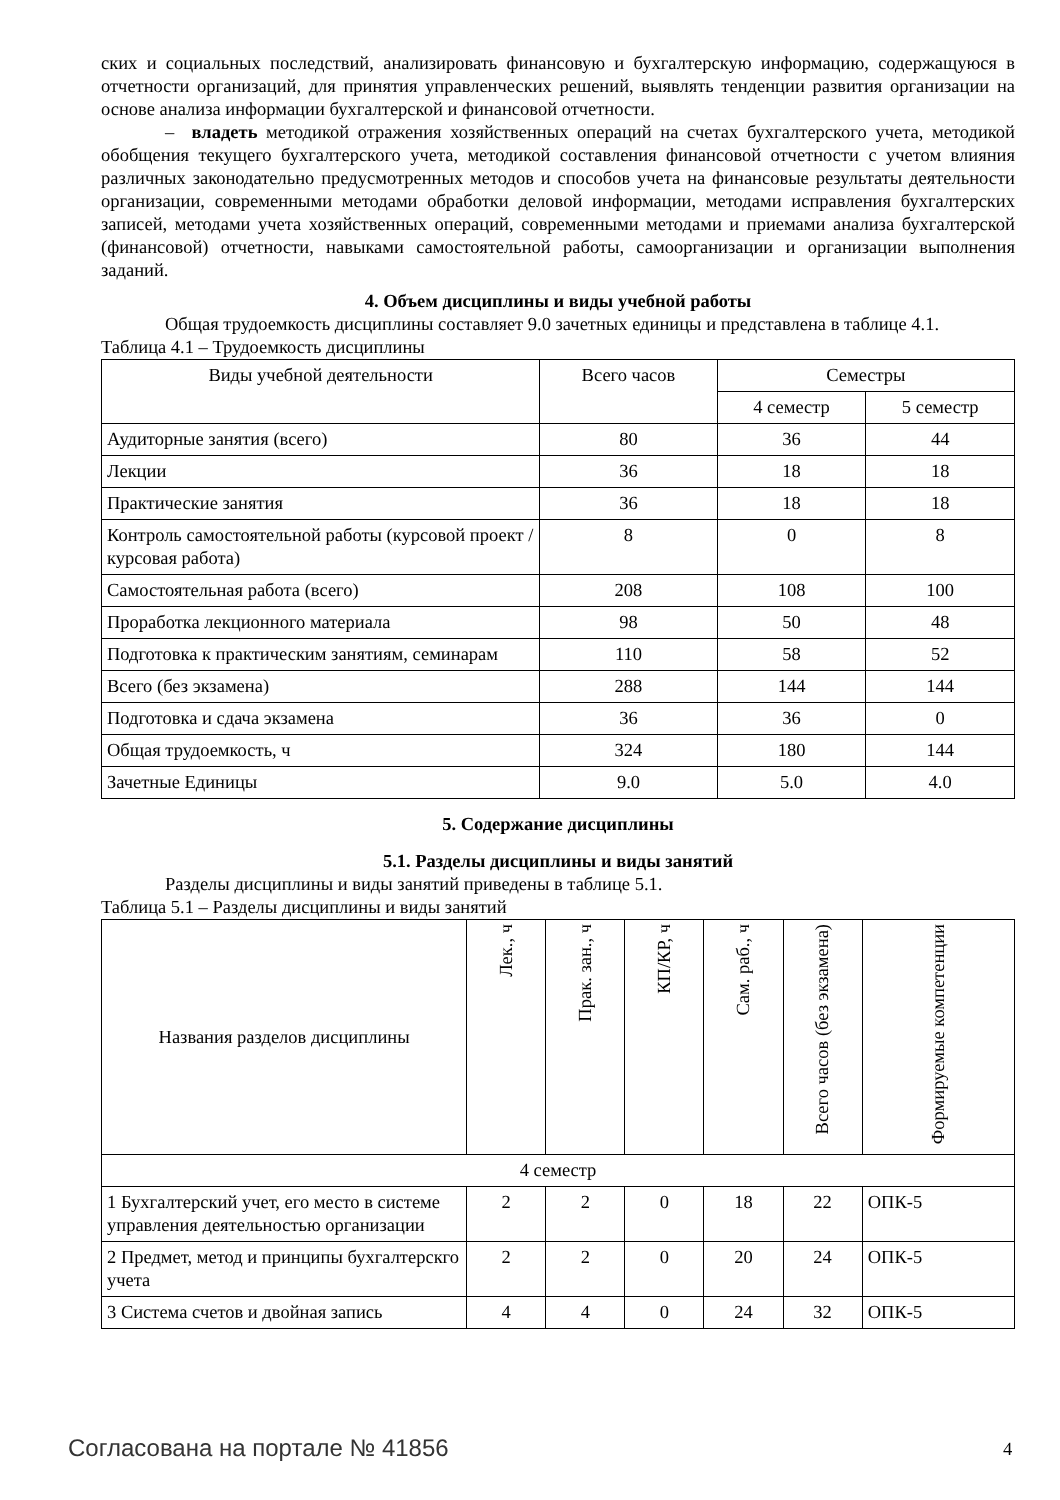ских и социальных последствий, анализировать финансовую и бухгалтерскую информацию, содержащуюся в отчетности организаций, для принятия управленческих решений, выявлять тенденции развития организации на основе анализа информации бухгалтерской и финансовой отчетности.
– владеть методикой отражения хозяйственных операций на счетах бухгалтерского учета, методикой обобщения текущего бухгалтерского учета, методикой составления финансовой отчетности с учетом влияния различных законодательно предусмотренных методов и способов учета на финансовые результаты деятельности организации, современными методами обработки деловой информации, методами исправления бухгалтерских записей, методами учета хозяйственных операций, современными методами и приемами анализа бухгалтерской (финансовой) отчетности, навыками самостоятельной работы, самоорганизации и организации выполнения заданий.
4. Объем дисциплины и виды учебной работы
Общая трудоемкость дисциплины составляет 9.0 зачетных единицы и представлена в таблице 4.1.
Таблица 4.1 – Трудоемкость дисциплины
| Виды учебной деятельности | Всего часов | Семестры | |
| --- | --- | --- | --- |
| | | 4 семестр | 5 семестр |
| Аудиторные занятия (всего) | 80 | 36 | 44 |
| Лекции | 36 | 18 | 18 |
| Практические занятия | 36 | 18 | 18 |
| Контроль самостоятельной работы (курсовой проект / курсовая работа) | 8 | 0 | 8 |
| Самостоятельная работа (всего) | 208 | 108 | 100 |
| Проработка лекционного материала | 98 | 50 | 48 |
| Подготовка к практическим занятиям, семинарам | 110 | 58 | 52 |
| Всего (без экзамена) | 288 | 144 | 144 |
| Подготовка и сдача экзамена | 36 | 36 | 0 |
| Общая трудоемкость, ч | 324 | 180 | 144 |
| Зачетные Единицы | 9.0 | 5.0 | 4.0 |
5. Содержание дисциплины
5.1. Разделы дисциплины и виды занятий
Разделы дисциплины и виды занятий приведены в таблице 5.1.
Таблица 5.1 – Разделы дисциплины и виды занятий
| Названия разделов дисциплины | Лек., ч | Прак. зан., ч | КП/КР, ч | Сам. раб., ч | Всего часов (без экзамена) | Формируемые компетенции |
| --- | --- | --- | --- | --- | --- | --- |
| 4 семестр | | | | | | |
| 1 Бухгалтерский учет, его место в системе управления деятельностью организации | 2 | 2 | 0 | 18 | 22 | ОПК-5 |
| 2 Предмет, метод и принципы бухгалтерскго учета | 2 | 2 | 0 | 20 | 24 | ОПК-5 |
| 3 Система счетов и двойная запись | 4 | 4 | 0 | 24 | 32 | ОПК-5 |
Согласована на портале № 41856 4